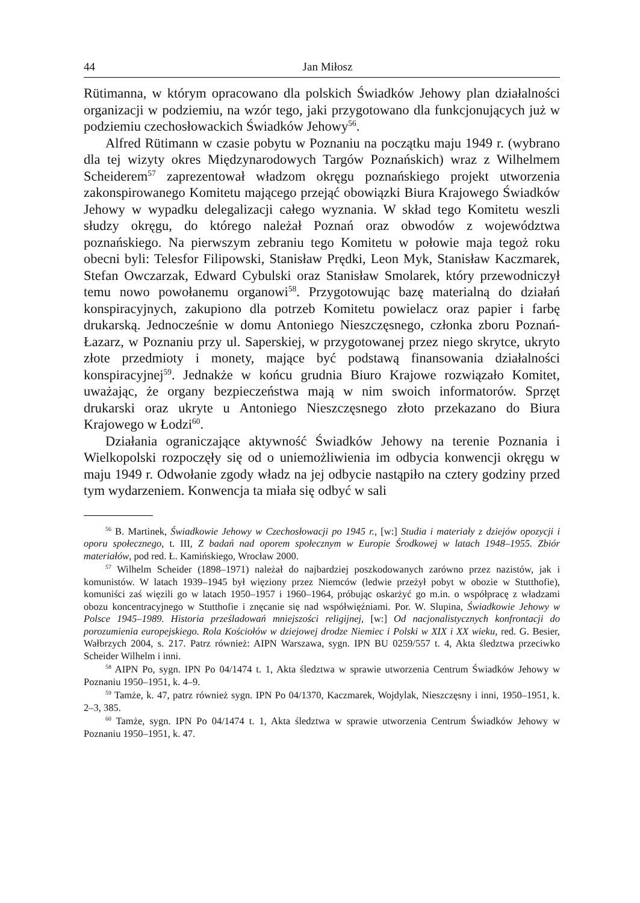44 Jan Miłosz
Rütimanna, w którym opracowano dla polskich Świadków Jehowy plan działalności organizacji w podziemiu, na wzór tego, jaki przygotowano dla funkcjonujących już w podziemiu czechosłowackich Świadków Jehowy<sup>56</sup>.
Alfred Rütimann w czasie pobytu w Poznaniu na początku maju 1949 r. (wybrano dla tej wizyty okres Międzynarodowych Targów Poznańskich) wraz z Wilhelmem Scheiderem<sup>57</sup> zaprezentował władzom okręgu poznańskiego projekt utworzenia zakonspirowanego Komitetu mającego przejąć obowiązki Biura Krajowego Świadków Jehowy w wypadku delegalizacji całego wyznania. W skład tego Komitetu weszli słudzy okręgu, do którego należał Poznań oraz obwodów z województwa poznańskiego. Na pierwszym zebraniu tego Komitetu w połowie maja tegoż roku obecni byli: Telesfor Filipowski, Stanisław Prędki, Leon Myk, Stanisław Kaczmarek, Stefan Owczarzak, Edward Cybulski oraz Stanisław Smolarek, który przewodniczył temu nowo powołanemu organowi<sup>58</sup>. Przygotowując bazę materialną do działań konspiracyjnych, zakupiono dla potrzeb Komitetu powielacz oraz papier i farbę drukarską. Jednocześnie w domu Antoniego Nieszczęsnego, członka zboru Poznań-Łazarz, w Poznaniu przy ul. Saperskiej, w przygotowanej przez niego skrytce, ukryto złote przedmioty i monety, mające być podstawą finansowania działalności konspiracyjnej<sup>59</sup>. Jednakże w końcu grudnia Biuro Krajowe rozwiązało Komitet, uważając, że organy bezpieczeństwa mają w nim swoich informatorów. Sprzęt drukarski oraz ukryte u Antoniego Nieszczęsnego złoto przekazano do Biura Krajowego w Łodzi<sup>60</sup>.
Działania ograniczające aktywność Świadków Jehowy na terenie Poznania i Wielkopolski rozpoczęły się od o uniemożliwienia im odbycia konwencji okręgu w maju 1949 r. Odwołanie zgody władz na jej odbycie nastąpiło na cztery godziny przed tym wydarzeniem. Konwencja ta miała się odbyć w sali
<sup>56</sup> B. Martinek, Świadkowie Jehowy w Czechosłowacji po 1945 r., [w:] Studia i materiały z dziejów opozycji i oporu społecznego, t. III, Z badań nad oporem społecznym w Europie Środkowej w latach 1948–1955. Zbiór materiałów, pod red. Ł. Kamińskiego, Wrocław 2000.
<sup>57</sup> Wilhelm Scheider (1898–1971) należał do najbardziej poszkodowanych zarówno przez nazistów, jak i komunistów. W latach 1939–1945 był więziony przez Niemców (ledwie przeżył pobyt w obozie w Stutthofie), komuniści zaś więzili go w latach 1950–1957 i 1960–1964, próbując oskarżyć go m.in. o współpracę z władzami obozu koncentracyjnego w Stutthofie i znęcanie się nad współwięźniami. Por. W. Slupina, Świadkowie Jehowy w Polsce 1945–1989. Historia prześladowań mniejszości religijnej, [w:] Od nacjonalistycznych konfrontacji do porozumienia europejskiego. Rola Kościołów w dziejowej drodze Niemiec i Polski w XIX i XX wieku, red. G. Besier, Wałbrzych 2004, s. 217. Patrz również: AIPN Warszawa, sygn. IPN BU 0259/557 t. 4, Akta śledztwa przeciwko Scheider Wilhelm i inni.
<sup>58</sup> AIPN Po, sygn. IPN Po 04/1474 t. 1, Akta śledztwa w sprawie utworzenia Centrum Świadków Jehowy w Poznaniu 1950–1951, k. 4–9.
<sup>59</sup> Tamże, k. 47, patrz również sygn. IPN Po 04/1370, Kaczmarek, Wojdylak, Nieszczęsny i inni, 1950–1951, k. 2–3, 385.
<sup>60</sup> Tamże, sygn. IPN Po 04/1474 t. 1, Akta śledztwa w sprawie utworzenia Centrum Świadków Jehowy w Poznaniu 1950–1951, k. 47.